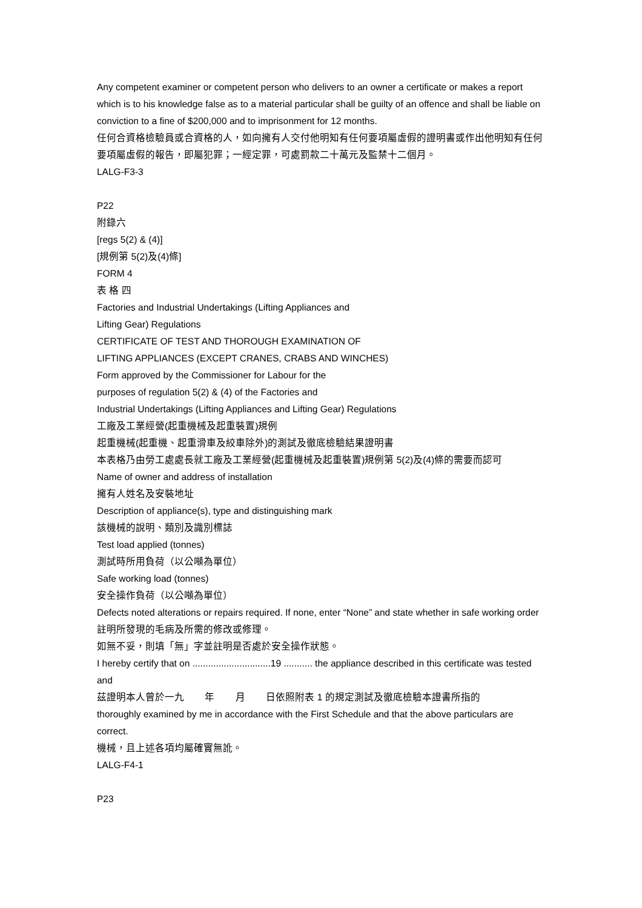Any competent examiner or competent person who delivers to an owner a certificate or makes a report which is to his knowledge false as to a material particular shall be guilty of an offence and shall be liable on conviction to a fine of $200,000 and to imprisonment for 12 months.
任何合資格檢驗員或合資格的人，如向擁有人交付他明知有任何要項屬虛假的證明書或作出他明知有任何要項屬虛假的報告，即屬犯罪；一經定罪，可處罰款二十萬元及監禁十二個月。
LALG-F3-3
P22
附錄六
[regs 5(2) & (4)]
[規例第 5(2)及(4)條]
FORM 4
表 格 四
Factories and Industrial Undertakings (Lifting Appliances and
Lifting Gear) Regulations
CERTIFICATE OF TEST AND THOROUGH EXAMINATION OF
LIFTING APPLIANCES (EXCEPT CRANES, CRABS AND WINCHES)
Form approved by the Commissioner for Labour for the
purposes of regulation 5(2) & (4) of the Factories and
Industrial Undertakings (Lifting Appliances and Lifting Gear) Regulations
工廠及工業經營(起重機械及起重裝置)規例
起重機械(起重機、起重滑車及絞車除外)的測試及徹底檢驗結果證明書
本表格乃由勞工處處長就工廠及工業經營(起重機械及起重裝置)規例第 5(2)及(4)條的需要而認可
Name of owner and address of installation
擁有人姓名及安裝地址
Description of appliance(s), type and distinguishing mark
該機械的說明、類別及識別標誌
Test load applied (tonnes)
測試時所用負荷（以公噸為單位）
Safe working load (tonnes)
安全操作負荷（以公噸為單位）
Defects noted alterations or repairs required. If none, enter “None” and state whether in safe working order
註明所發現的毛病及所需的修改或修理。
如無不妥，則填「無」字並註明是否處於安全操作狀態。
I hereby certify that on ..............................19 ........... the appliance described in this certificate was tested and
茲證明本人曾於一九 年 月 日依照附表 1 的規定測試及徹底檢驗本證書所指的
thoroughly examined by me in accordance with the First Schedule and that the above particulars are correct.
機械，且上述各項均屬確實無訛。
LALG-F4-1
P23